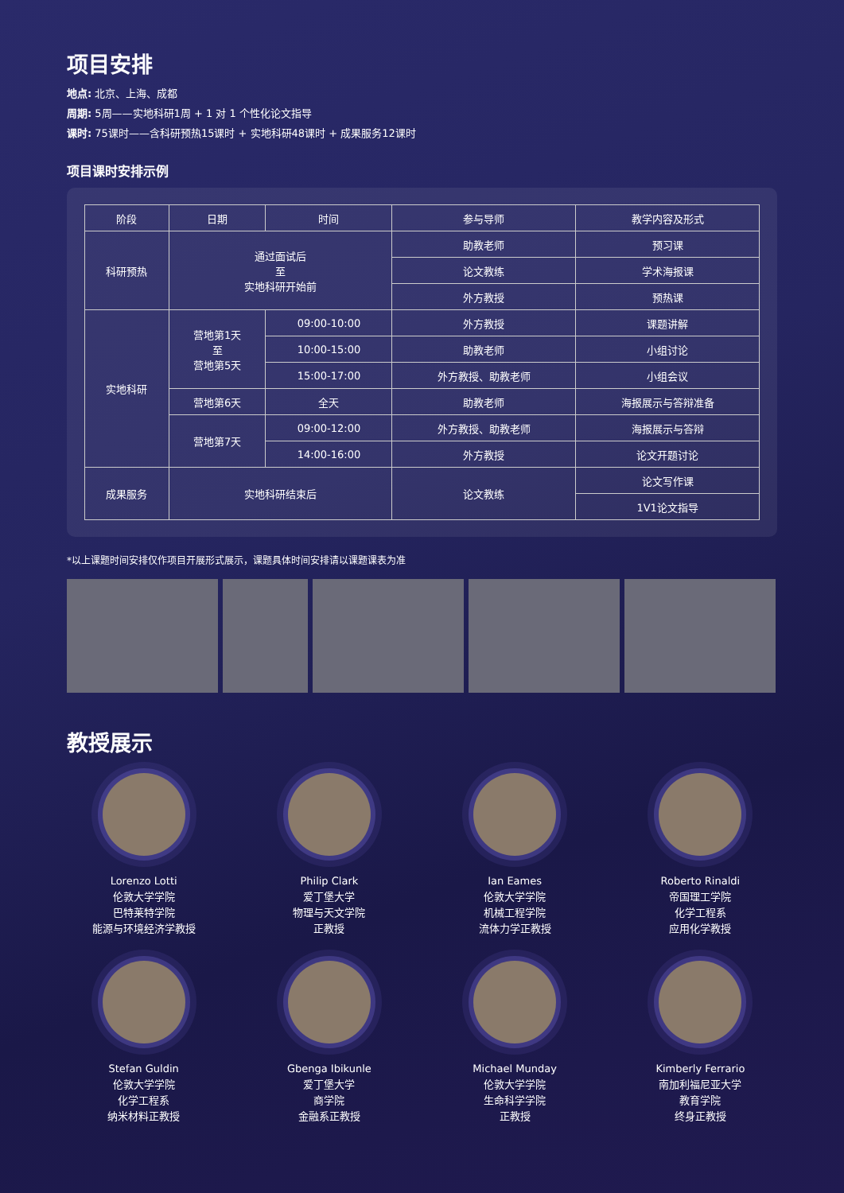项目安排
地点: 北京、上海、成都
周期: 5周——实地科研1周 + 1 对 1 个性化论文指导
课时: 75课时——含科研预热15课时 + 实地科研48课时 + 成果服务12课时
项目课时安排示例
| 阶段 | 日期 | 时间 | 参与导师 | 教学内容及形式 |
| --- | --- | --- | --- | --- |
| 科研预热 | 通过面试后 至 实地科研开始前 | | 助教老师 | 预习课 |
| | | | 论文教练 | 学术海报课 |
| | | | 外方教授 | 预热课 |
| 实地科研 | 营地第1天 至 营地第5天 | 09:00-10:00 | 外方教授 | 课题讲解 |
| | | 10:00-15:00 | 助教老师 | 小组讨论 |
| | | 15:00-17:00 | 外方教授、助教老师 | 小组会议 |
| | 营地第6天 | 全天 | 助教老师 | 海报展示与答辩准备 |
| | 营地第7天 | 09:00-12:00 | 外方教授、助教老师 | 海报展示与答辩 |
| | | 14:00-16:00 | 外方教授 | 论文开题讨论 |
| 成果服务 | 实地科研结束后 | | 论文教练 | 论文写作课 |
| | | | | 1V1论文指导 |
*以上课题时间安排仅作项目开展形式展示，课题具体时间安排请以课题课表为准
教授展示
Lorenzo Lotti
伦敦大学学院
巴特莱特学院
能源与环境经济学教授
Philip Clark
爱丁堡大学
物理与天文学院
正教授
Ian Eames
伦敦大学学院
机械工程学院
流体力学正教授
Roberto Rinaldi
帝国理工学院
化学工程系
应用化学教授
Stefan Guldin
伦敦大学学院
化学工程系
纳米材料正教授
Gbenga Ibikunle
爱丁堡大学
商学院
金融系正教授
Michael Munday
伦敦大学学院
生命科学学院
正教授
Kimberly Ferrario
南加利福尼亚大学
教育学院
终身正教授